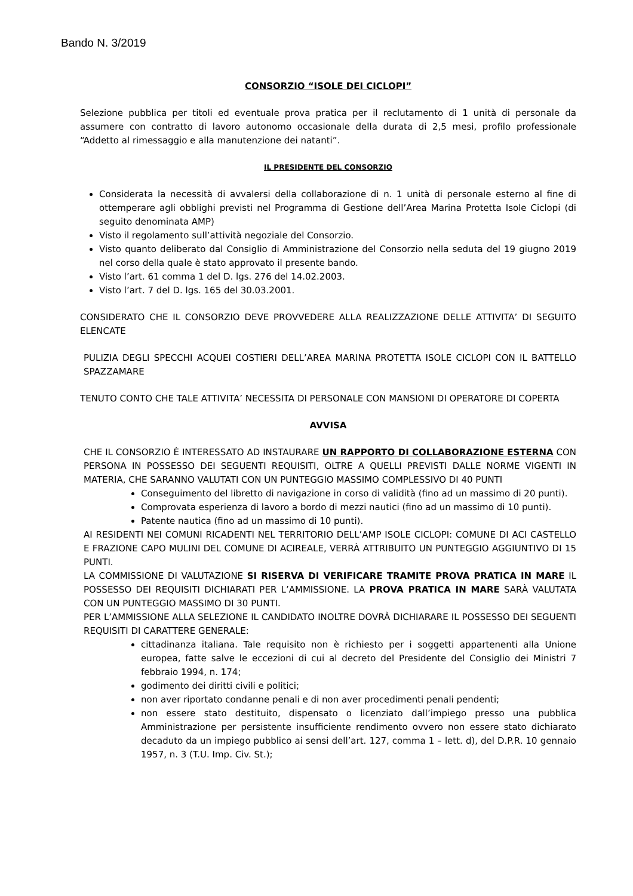Bando N. 3/2019
CONSORZIO “ISOLE DEI CICLOPI”
Selezione pubblica per titoli ed eventuale prova pratica per il reclutamento di 1 unità di personale da assumere con contratto di lavoro autonomo occasionale della durata di 2,5 mesi, profilo professionale “Addetto al rimessaggio e alla manutenzione dei natanti”.
IL PRESIDENTE DEL CONSORZIO
Considerata la necessità di avvalersi della collaborazione di n. 1 unità di personale esterno al fine di ottemperare agli obblighi previsti nel Programma di Gestione dell’Area Marina Protetta Isole Ciclopi (di seguito denominata AMP)
Visto il regolamento sull’attività negoziale del Consorzio.
Visto quanto deliberato dal Consiglio di Amministrazione del Consorzio nella seduta del 19 giugno 2019 nel corso della quale è stato approvato il presente bando.
Visto l’art. 61 comma 1 del D. lgs. 276 del 14.02.2003.
Visto l’art. 7 del D. lgs. 165 del 30.03.2001.
CONSIDERATO CHE IL CONSORZIO DEVE PROVVEDERE ALLA REALIZZAZIONE DELLE ATTIVITA’ DI SEGUITO ELENCATE
PULIZIA DEGLI SPECCHI ACQUEI COSTIERI DELL’AREA MARINA PROTETTA ISOLE CICLOPI CON IL BATTELLO SPAZZAMARE
TENUTO CONTO CHE TALE ATTIVITA’ NECESSITA DI PERSONALE CON MANSIONI DI OPERATORE DI COPERTA
AVVISA
CHE IL CONSORZIO È INTERESSATO AD INSTAURARE UN RAPPORTO DI COLLABORAZIONE ESTERNA CON PERSONA IN POSSESSO DEI SEGUENTI REQUISITI, OLTRE A QUELLI PREVISTI DALLE NORME VIGENTI IN MATERIA, CHE SARANNO VALUTATI CON UN PUNTEGGIO MASSIMO COMPLESSIVO DI 40 PUNTI
Conseguimento del libretto di navigazione in corso di validità (fino ad un massimo di 20 punti).
Comprovata esperienza di lavoro a bordo di mezzi nautici (fino ad un massimo di 10 punti).
Patente nautica (fino ad un massimo di 10 punti).
AI RESIDENTI NEI COMUNI RICADENTI NEL TERRITORIO DELL’AMP ISOLE CICLOPI: COMUNE DI ACI CASTELLO E FRAZIONE CAPO MULINI DEL COMUNE DI ACIREALE, VERRÀ ATTRIBUITO UN PUNTEGGIO AGGIUNTIVO DI 15 PUNTI.
LA COMMISSIONE DI VALUTAZIONE SI RISERVA DI VERIFICARE TRAMITE PROVA PRATICA IN MARE IL POSSESSO DEI REQUISITI DICHIARATI PER L’AMMISSIONE. LA PROVA PRATICA IN MARE SARÀ VALUTATA CON UN PUNTEGGIO MASSIMO DI 30 PUNTI.
PER L’AMMISSIONE ALLA SELEZIONE IL CANDIDATO INOLTRE DOVRÀ DICHIARARE IL POSSESSO DEI SEGUENTI REQUISITI DI CARATTERE GENERALE:
cittadinanza italiana. Tale requisito non è richiesto per i soggetti appartenenti alla Unione europea, fatte salve le eccezioni di cui al decreto del Presidente del Consiglio dei Ministri 7 febbraio 1994, n. 174;
godimento dei diritti civili e politici;
non aver riportato condanne penali e di non aver procedimenti penali pendenti;
non essere stato destituito, dispensato o licenziato dall’impiego presso una pubblica Amministrazione per persistente insufficiente rendimento ovvero non essere stato dichiarato decaduto da un impiego pubblico ai sensi dell’art. 127, comma 1 – lett. d), del D.P.R. 10 gennaio 1957, n. 3 (T.U. Imp. Civ. St.);